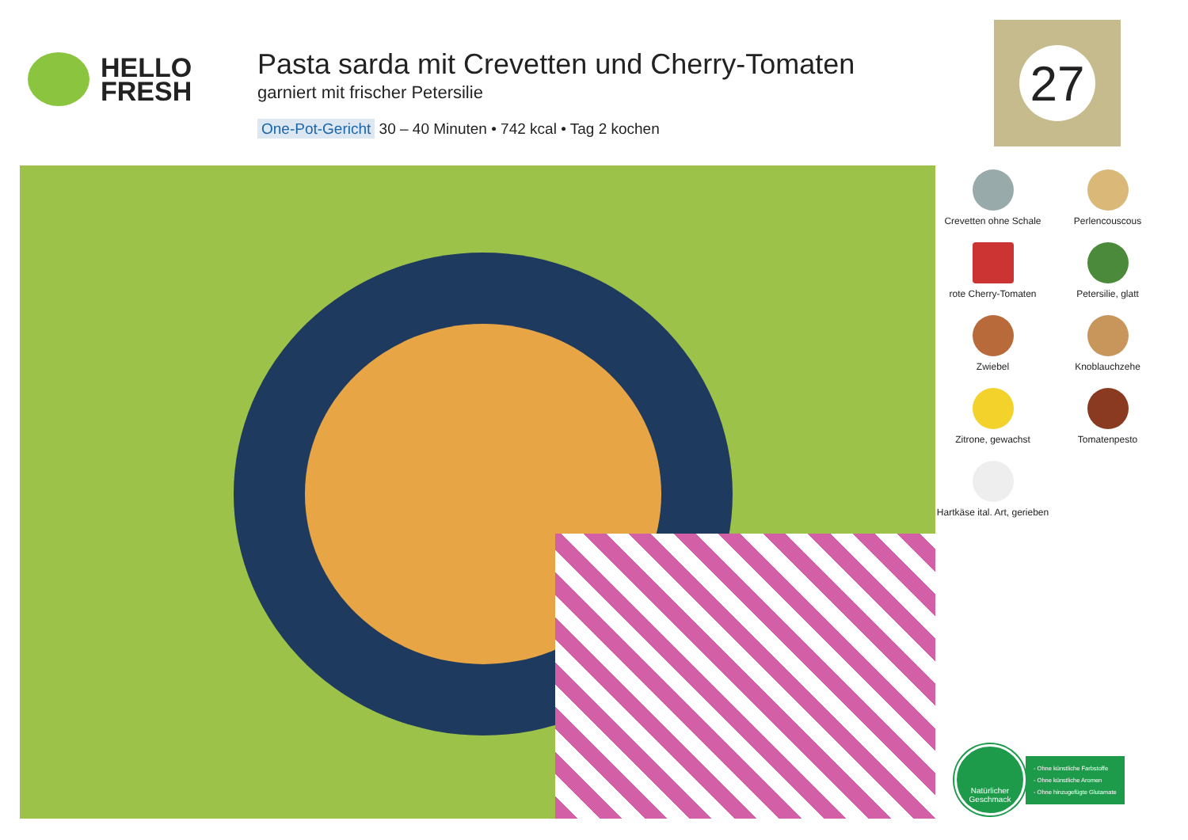HELLO
FRESH
Pasta sarda mit Crevetten und Cherry-Tomaten
garniert mit frischer Petersilie
One-Pot-Gericht 30 – 40 Minuten • 742 kcal • Tag 2 kochen
27
Crevetten ohne Schale
Perlencouscous
rote Cherry-Tomaten
Petersilie, glatt
Zwiebel
Knoblauchzehe
Zitrone, gewachst
Tomatenpesto
Hartkäse ital. Art, gerieben
Natürlicher
Geschmack
- Ohne künstliche Farbstoffe
- Ohne künstliche Aromen
- Ohne hinzugefügte Glutamate